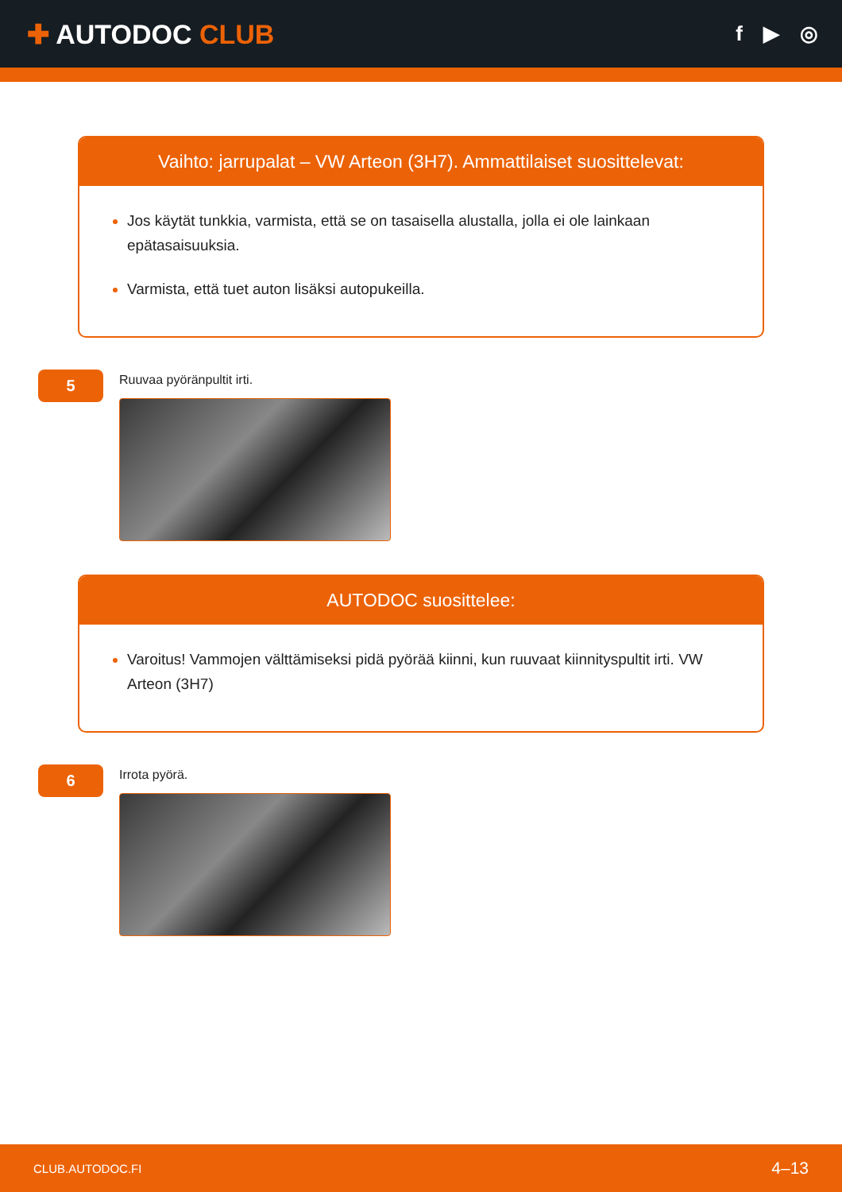✚ AUTODOC CLUB
f ▶ ◎
Vaihto: jarrupalat – VW Arteon (3H7). Ammattilaiset suosittelevat:
Jos käytät tunkkia, varmista, että se on tasaisella alustalla, jolla ei ole lainkaan epätasaisuuksia.
Varmista, että tuet auton lisäksi autopukeilla.
5
Ruuvaa pyöränpultit irti.
AUTODOC suosittelee:
Varoitus! Vammojen välttämiseksi pidä pyörää kiinni, kun ruuvaat kiinnityspultit irti. VW Arteon (3H7)
6
Irrota pyörä.
CLUB.AUTODOC.FI 4–13